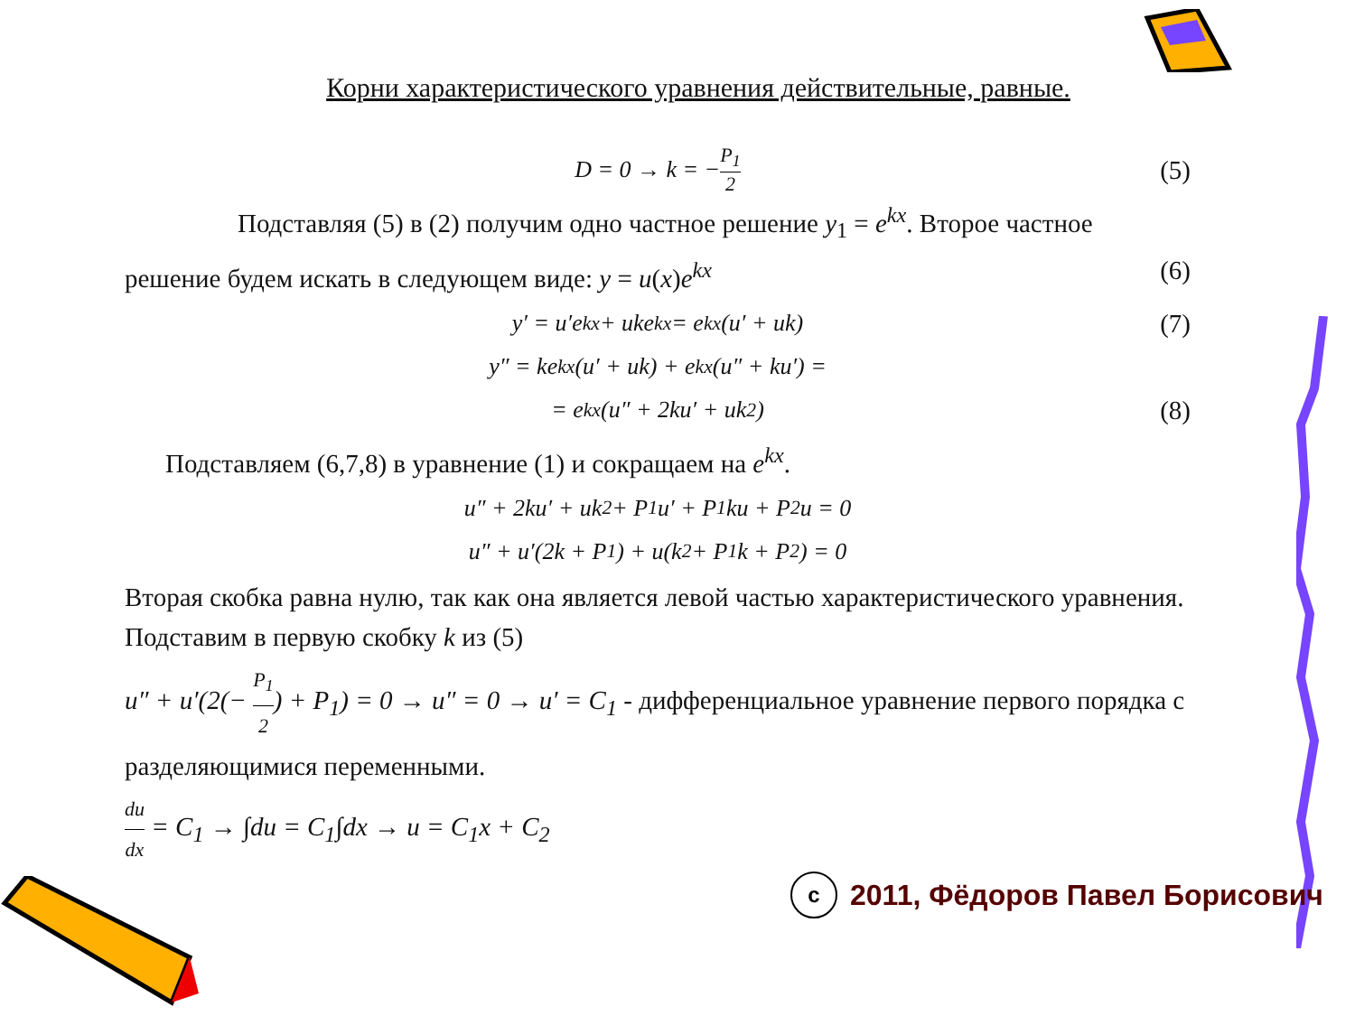Корни характеристического уравнения действительные, равные.
D = 0 → k = − P<sub>1</sub> 2 (5)
Подставляя (5) в (2) получим одно частное решение y<sub>1</sub> = e<sup>kx</sup>. Второе частное решение будем искать в следующем виде: y = u(x)e<sup>kx</sup> (6)
y′ = u′e<sup>kx</sup> + uke<sup>kx</sup> = e<sup>kx</sup>(u′ + uk) (7)
y″ = ke<sup>kx</sup>(u′ + uk) + e<sup>kx</sup>(u″ + ku′) =
= e<sup>kx</sup>(u″ + 2ku′ + uk<sup>2</sup>) (8)
Подставляем (6,7,8) в уравнение (1) и сокращаем на e<sup>kx</sup>.
u″ + 2ku′ + uk<sup>2</sup> + P<sub>1</sub>u′ + P<sub>1</sub>ku + P<sub>2</sub>u = 0
u″ + u′(2k + P<sub>1</sub>) + u(k<sup>2</sup> + P<sub>1</sub>k + P<sub>2</sub>) = 0
Вторая скобка равна нулю, так как она является левой частью характеристического уравнения. Подставим в первую скобку k из (5)
u″ + u′(2(− P<sub>1</sub> 2) + P<sub>1</sub>) = 0 → u″ = 0 → u′ = C<sub>1</sub> - дифференциальное уравнение первого порядка с разделяющимися переменными.
du dx = C<sub>1</sub> → ∫du = C<sub>1</sub>∫dx → u = C<sub>1</sub>x + C<sub>2</sub>
c 2011, Фёдоров Павел Борисович